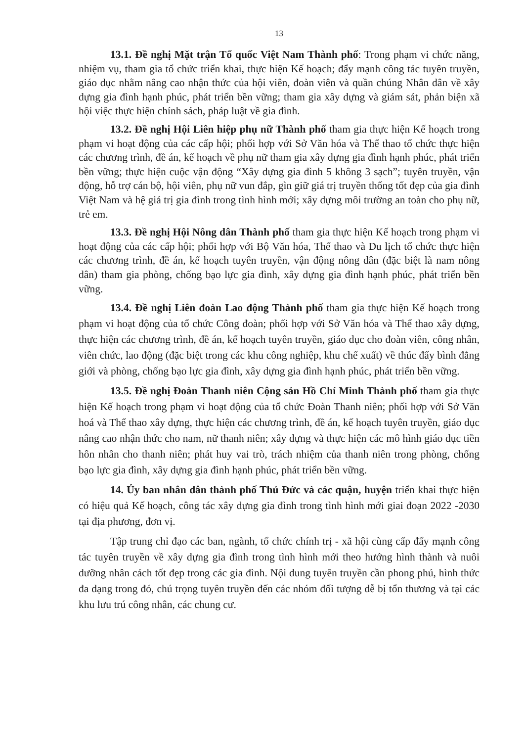13
13.1. Đề nghị Mặt trận Tổ quốc Việt Nam Thành phố: Trong phạm vi chức năng, nhiệm vụ, tham gia tổ chức triển khai, thực hiện Kế hoạch; đẩy mạnh công tác tuyên truyền, giáo dục nhằm nâng cao nhận thức của hội viên, đoàn viên và quần chúng Nhân dân về xây dựng gia đình hạnh phúc, phát triển bền vững; tham gia xây dựng và giám sát, phản biện xã hội việc thực hiện chính sách, pháp luật về gia đình.
13.2. Đề nghị Hội Liên hiệp phụ nữ Thành phố tham gia thực hiện Kế hoạch trong phạm vi hoạt động của các cấp hội; phối hợp với Sở Văn hóa và Thể thao tổ chức thực hiện các chương trình, đề án, kế hoạch về phụ nữ tham gia xây dựng gia đình hạnh phúc, phát triển bền vững; thực hiện cuộc vận động “Xây dựng gia đình 5 không 3 sạch”; tuyên truyền, vận động, hỗ trợ cán bộ, hội viên, phụ nữ vun đắp, gìn giữ giá trị truyền thống tốt đẹp của gia đình Việt Nam và hệ giá trị gia đình trong tình hình mới; xây dựng môi trường an toàn cho phụ nữ, trẻ em.
13.3. Đề nghị Hội Nông dân Thành phố tham gia thực hiện Kế hoạch trong phạm vi hoạt động của các cấp hội; phối hợp với Bộ Văn hóa, Thể thao và Du lịch tổ chức thực hiện các chương trình, đề án, kế hoạch tuyên truyền, vận động nông dân (đặc biệt là nam nông dân) tham gia phòng, chống bạo lực gia đình, xây dựng gia đình hạnh phúc, phát triển bền vững.
13.4. Đề nghị Liên đoàn Lao động Thành phố tham gia thực hiện Kế hoạch trong phạm vi hoạt động của tổ chức Công đoàn; phối hợp với Sở Văn hóa và Thể thao xây dựng, thực hiện các chương trình, đề án, kế hoạch tuyên truyền, giáo dục cho đoàn viên, công nhân, viên chức, lao động (đặc biệt trong các khu công nghiệp, khu chế xuất) về thúc đẩy bình đẳng giới và phòng, chống bạo lực gia đình, xây dựng gia đình hạnh phúc, phát triển bền vững.
13.5. Đề nghị Đoàn Thanh niên Cộng sản Hồ Chí Minh Thành phố tham gia thực hiện Kế hoạch trong phạm vi hoạt động của tổ chức Đoàn Thanh niên; phối hợp với Sở Văn hoá và Thể thao xây dựng, thực hiện các chương trình, đề án, kế hoạch tuyên truyền, giáo dục nâng cao nhận thức cho nam, nữ thanh niên; xây dựng và thực hiện các mô hình giáo dục tiền hôn nhân cho thanh niên; phát huy vai trò, trách nhiệm của thanh niên trong phòng, chống bạo lực gia đình, xây dựng gia đình hạnh phúc, phát triển bền vững.
14. Ủy ban nhân dân thành phố Thủ Đức và các quận, huyện triển khai thực hiện có hiệu quả Kế hoạch, công tác xây dựng gia đình trong tình hình mới giai đoạn 2022 -2030 tại địa phương, đơn vị.
Tập trung chỉ đạo các ban, ngành, tổ chức chính trị - xã hội cùng cấp đẩy mạnh công tác tuyên truyền về xây dựng gia đình trong tình hình mới theo hướng hình thành và nuôi dưỡng nhân cách tốt đẹp trong các gia đình. Nội dung tuyên truyền cần phong phú, hình thức đa dạng trong đó, chú trọng tuyên truyền đến các nhóm đối tượng dễ bị tổn thương và tại các khu lưu trú công nhân, các chung cư.